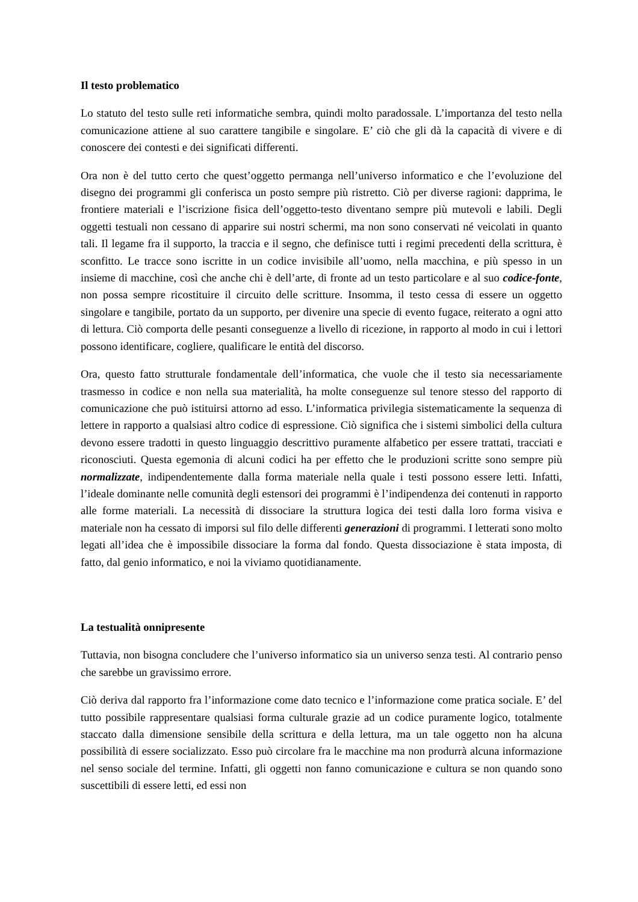Il testo problematico
Lo statuto del testo sulle reti informatiche sembra, quindi molto paradossale. L’importanza del testo nella comunicazione attiene al suo carattere tangibile e singolare. E’ ciò che gli dà la capacità di vivere e di conoscere dei contesti e dei significati differenti.
Ora non è del tutto certo che quest’oggetto permanga nell’universo informatico e che l’evoluzione del disegno dei programmi gli conferisca un posto sempre più ristretto. Ciò per diverse ragioni: dapprima, le frontiere materiali e l’iscrizione fisica dell’oggetto-testo diventano sempre più mutevoli e labili. Degli oggetti testuali non cessano di apparire sui nostri schermi, ma non sono conservati né veicolati in quanto tali. Il legame fra il supporto, la traccia e il segno, che definisce tutti i regimi precedenti della scrittura, è sconfitto. Le tracce sono iscritte in un codice invisibile all’uomo, nella macchina, e più spesso in un insieme di macchine, così che anche chi è dell’arte, di fronte ad un testo particolare e al suo codice-fonte, non possa sempre ricostituire il circuito delle scritture. Insomma, il testo cessa di essere un oggetto singolare e tangibile, portato da un supporto, per divenire una specie di evento fugace, reiterato a ogni atto di lettura. Ciò comporta delle pesanti conseguenze a livello di ricezione, in rapporto al modo in cui i lettori possono identificare, cogliere, qualificare le entità del discorso.
Ora, questo fatto strutturale fondamentale dell’informatica, che vuole che il testo sia necessariamente trasmesso in codice e non nella sua materialità, ha molte conseguenze sul tenore stesso del rapporto di comunicazione che può istituirsi attorno ad esso. L’informatica privilegia sistematicamente la sequenza di lettere in rapporto a qualsiasi altro codice di espressione. Ciò significa che i sistemi simbolici della cultura devono essere tradotti in questo linguaggio descrittivo puramente alfabetico per essere trattati, tracciati e riconosciuti. Questa egemonia di alcuni codici ha per effetto che le produzioni scritte sono sempre più normalizzate, indipendentemente dalla forma materiale nella quale i testi possono essere letti. Infatti, l’ideale dominante nelle comunità degli estensori dei programmi è l’indipendenza dei contenuti in rapporto alle forme materiali. La necessità di dissociare la struttura logica dei testi dalla loro forma visiva e materiale non ha cessato di imporsi sul filo delle differenti generazioni di programmi. I letterati sono molto legati all’idea che è impossibile dissociare la forma dal fondo. Questa dissociazione è stata imposta, di fatto, dal genio informatico, e noi la viviamo quotidianamente.
La testualità onnipresente
Tuttavia, non bisogna concludere che l’universo informatico sia un universo senza testi. Al contrario penso che sarebbe un gravissimo errore.
Ciò deriva dal rapporto fra l’informazione come dato tecnico e l’informazione come pratica sociale. E’ del tutto possibile rappresentare qualsiasi forma culturale grazie ad un codice puramente logico, totalmente staccato dalla dimensione sensibile della scrittura e della lettura, ma un tale oggetto non ha alcuna possibilità di essere socializzato. Esso può circolare fra le macchine ma non produrrà alcuna informazione nel senso sociale del termine. Infatti, gli oggetti non fanno comunicazione e cultura se non quando sono suscettibili di essere letti, ed essi non